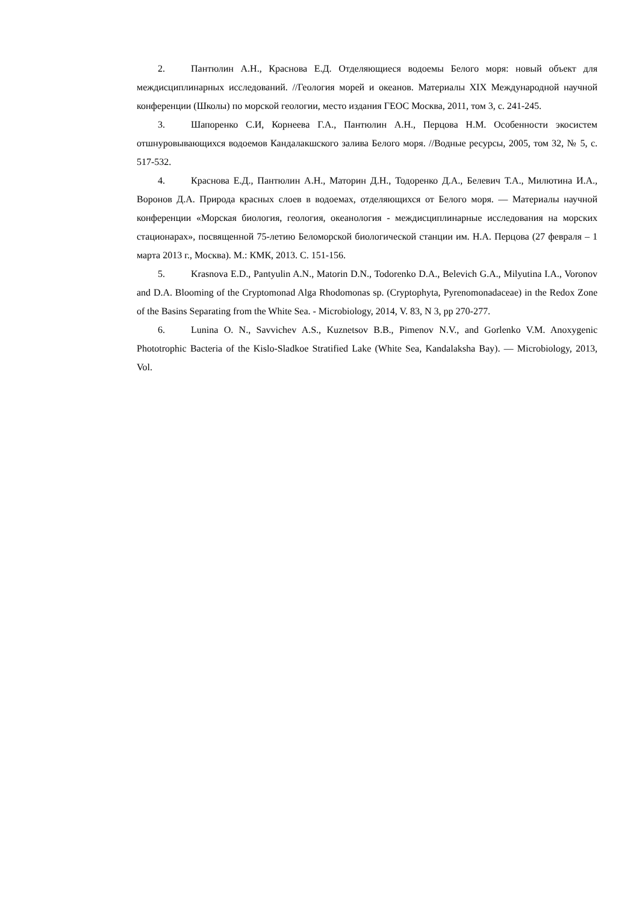2. Пантюлин А.Н., Краснова Е.Д. Отделяющиеся водоемы Белого моря: новый объект для междисциплинарных исследований. //Геология морей и океанов. Материалы XIX Международной научной конференции (Школы) по морской геологии, место издания ГЕОС Москва, 2011, том 3, с. 241-245.
3. Шапоренко С.И, Корнеева Г.А., Пантюлин А.Н., Перцова Н.М. Особенности экосистем отшнуровывающихся водоемов Кандалакшского залива Белого моря. //Водные ресурсы, 2005, том 32, № 5, с. 517-532.
4. Краснова Е.Д., Пантюлин А.Н., Маторин Д.Н., Тодоренко Д.А., Белевич Т.А., Милютина И.А., Воронов Д.А. Природа красных слоев в водоемах, отделяющихся от Белого моря. — Материалы научной конференции «Морская биология, геология, океанология - междисциплинарные исследования на морских стационарах», посвященной 75-летию Беломорской биологической станции им. Н.А. Перцова (27 февраля – 1 марта 2013 г., Москва). М.: КМК, 2013. С. 151-156.
5. Krasnova E.D., Pantyulin A.N., Matorin D.N., Todorenko D.A., Belevich G.A., Milyutina I.A., Voronov and D.A. Blooming of the Cryptomonad Alga Rhodomonas sp. (Cryptophyta, Pyrenomonadaceae) in the Redox Zone of the Basins Separating from the White Sea. - Microbiology, 2014, V. 83, N 3, pp 270-277.
6. Lunina O. N., Savvichev A.S., Kuznetsov B.B., Pimenov N.V., and Gorlenko V.M. Anoxygenic Phototrophic Bacteria of the Kislo-Sladkoe Stratified Lake (White Sea, Kandalaksha Bay). — Microbiology, 2013, Vol.